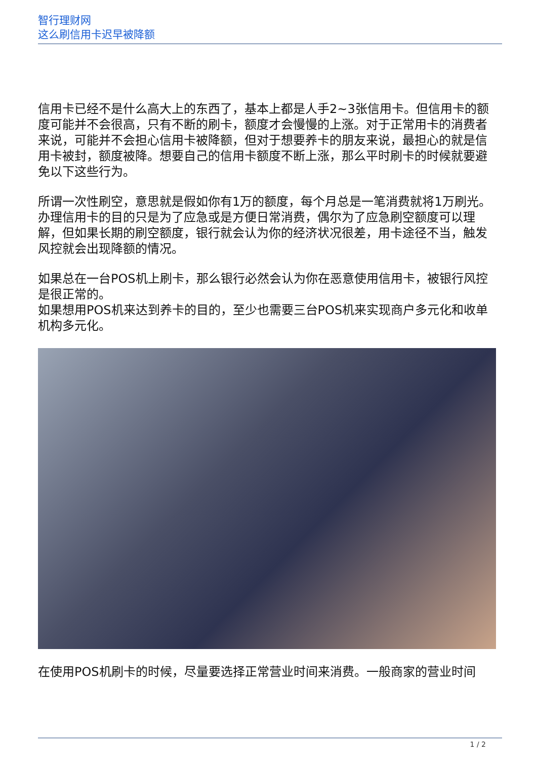智行理财网
这么刷信用卡迟早被降额
信用卡已经不是什么高大上的东西了，基本上都是人手2~3张信用卡。但信用卡的额度可能并不会很高，只有不断的刷卡，额度才会慢慢的上涨。对于正常用卡的消费者来说，可能并不会担心信用卡被降额，但对于想要养卡的朋友来说，最担心的就是信用卡被封，额度被降。想要自己的信用卡额度不断上涨，那么平时刷卡的时候就要避免以下这些行为。
所谓一次性刷空，意思就是假如你有1万的额度，每个月总是一笔消费就将1万刷光。办理信用卡的目的只是为了应急或是方便日常消费，偶尔为了应急刷空额度可以理解，但如果长期的刷空额度，银行就会认为你的经济状况很差，用卡途径不当，触发风控就会出现降额的情况。
如果总在一台POS机上刷卡，那么银行必然会认为你在恶意使用信用卡，被银行风控是很正常的。
如果想用POS机来达到养卡的目的，至少也需要三台POS机来实现商户多元化和收单机构多元化。
在使用POS机刷卡的时候，尽量要选择正常营业时间来消费。一般商家的营业时间
1 / 2